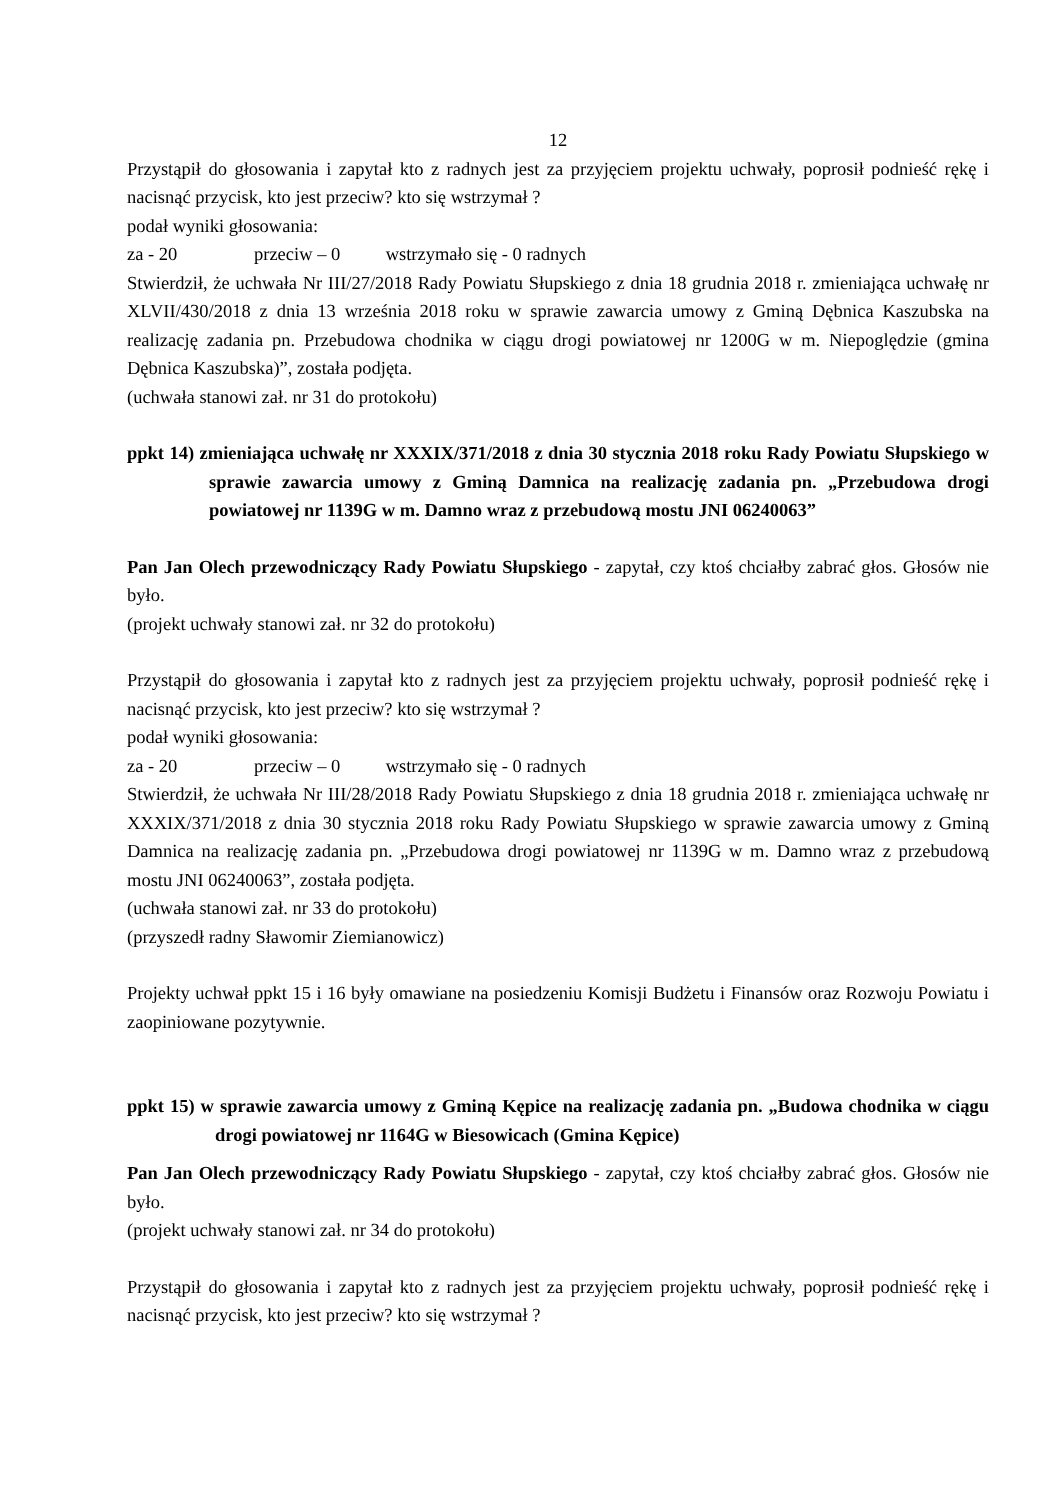12
Przystąpił do głosowania i zapytał kto z radnych jest za przyjęciem projektu uchwały, poprosił podnieść rękę i nacisnąć przycisk, kto jest przeciw? kto się wstrzymał ?
podał wyniki głosowania:
za - 20 przeciw – 0 wstrzymało się - 0 radnych
Stwierdził, że uchwała Nr III/27/2018 Rady Powiatu Słupskiego z dnia 18 grudnia 2018 r. zmieniająca uchwałę nr XLVII/430/2018 z dnia 13 września 2018 roku w sprawie zawarcia umowy z Gminą Dębnica Kaszubska na realizację zadania pn. Przebudowa chodnika w ciągu drogi powiatowej nr 1200G w m. Niepoględzie (gmina Dębnica Kaszubska)”, została podjęta.
(uchwała stanowi zał. nr 31 do protokołu)
ppkt 14) zmieniająca uchwałę nr XXXIX/371/2018 z dnia 30 stycznia 2018 roku Rady Powiatu Słupskiego w sprawie zawarcia umowy z Gminą Damnica na realizację zadania pn. „Przebudowa drogi powiatowej nr 1139G w m. Damno wraz z przebudową mostu JNI 06240063”
Pan Jan Olech przewodniczący Rady Powiatu Słupskiego - zapytał, czy ktoś chciałby zabrać głos. Głosów nie było.
(projekt uchwały stanowi zał. nr 32 do protokołu)
Przystąpił do głosowania i zapytał kto z radnych jest za przyjęciem projektu uchwały, poprosił podnieść rękę i nacisnąć przycisk, kto jest przeciw? kto się wstrzymał ?
podał wyniki głosowania:
za - 20 przeciw – 0 wstrzymało się - 0 radnych
Stwierdził, że uchwała Nr III/28/2018 Rady Powiatu Słupskiego z dnia 18 grudnia 2018 r. zmieniająca uchwałę nr XXXIX/371/2018 z dnia 30 stycznia 2018 roku Rady Powiatu Słupskiego w sprawie zawarcia umowy z Gminą Damnica na realizację zadania pn. „Przebudowa drogi powiatowej nr 1139G w m. Damno wraz z przebudową mostu JNI 06240063”, została podjęta.
(uchwała stanowi zał. nr 33 do protokołu)
(przyszedł radny Sławomir Ziemianowicz)
Projekty uchwał ppkt 15 i 16 były omawiane na posiedzeniu Komisji Budżetu i Finansów oraz Rozwoju Powiatu i zaopiniowane pozytywnie.
ppkt 15) w sprawie zawarcia umowy z Gminą Kępice na realizację zadania pn. „Budowa chodnika w ciągu drogi powiatowej nr 1164G w Biesowicach (Gmina Kępice)
Pan Jan Olech przewodniczący Rady Powiatu Słupskiego - zapytał, czy ktoś chciałby zabrać głos. Głosów nie było.
(projekt uchwały stanowi zał. nr 34 do protokołu)
Przystąpił do głosowania i zapytał kto z radnych jest za przyjęciem projektu uchwały, poprosił podnieść rękę i nacisnąć przycisk, kto jest przeciw? kto się wstrzymał ?